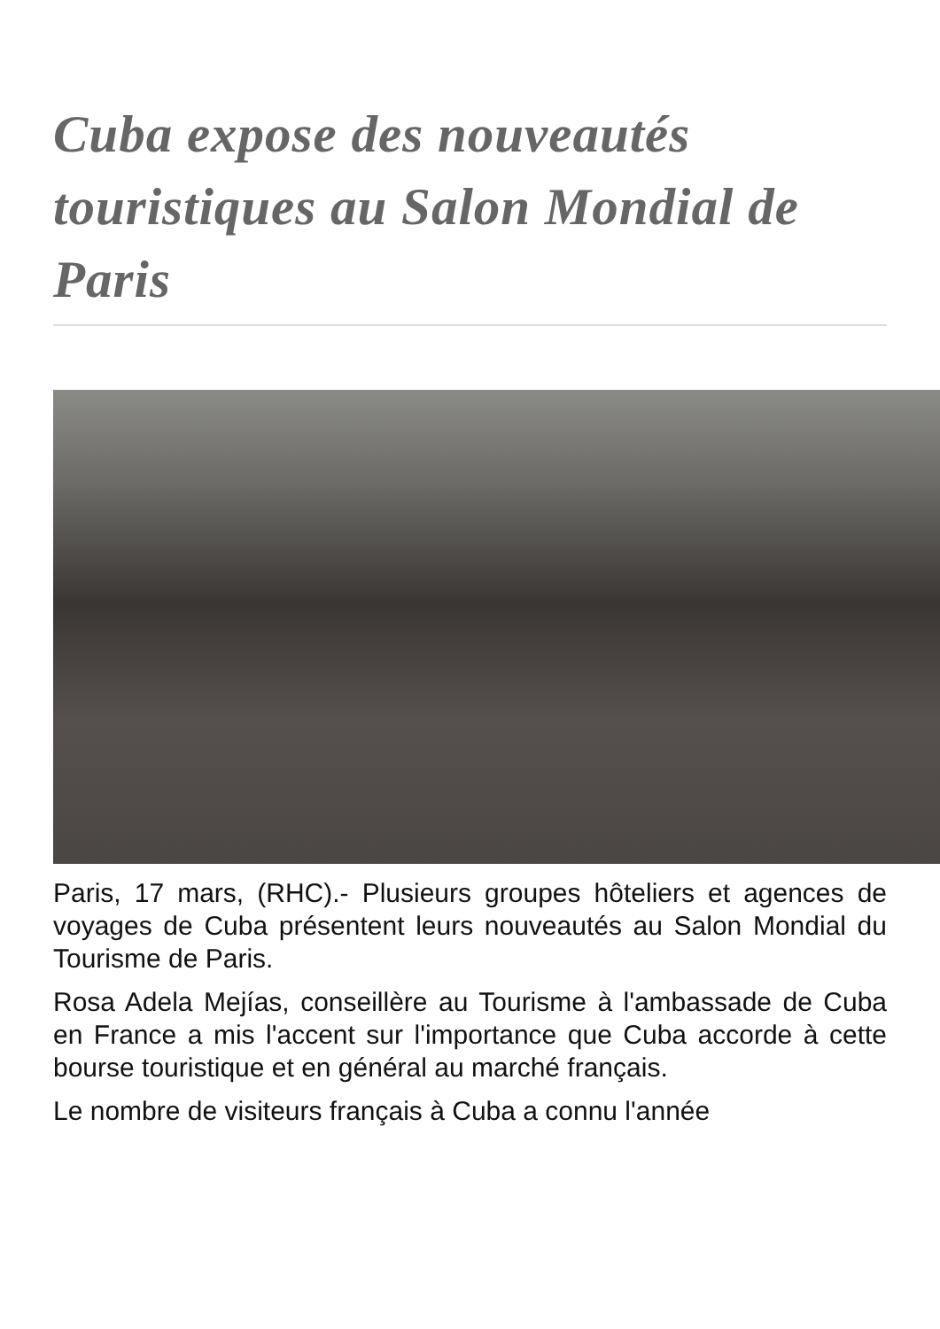Cuba expose des nouveautés touristiques au Salon Mondial de Paris
Paris, 17 mars, (RHC).- Plusieurs groupes hôteliers et agences de voyages de Cuba présentent leurs nouveautés au Salon Mondial du Tourisme de Paris.
Rosa Adela Mejías, conseillère au Tourisme à l'ambassade de Cuba en France a mis l'accent sur l'importance que Cuba accorde à cette bourse touristique et en général au marché français.
Le nombre de visiteurs français à Cuba a connu l'année